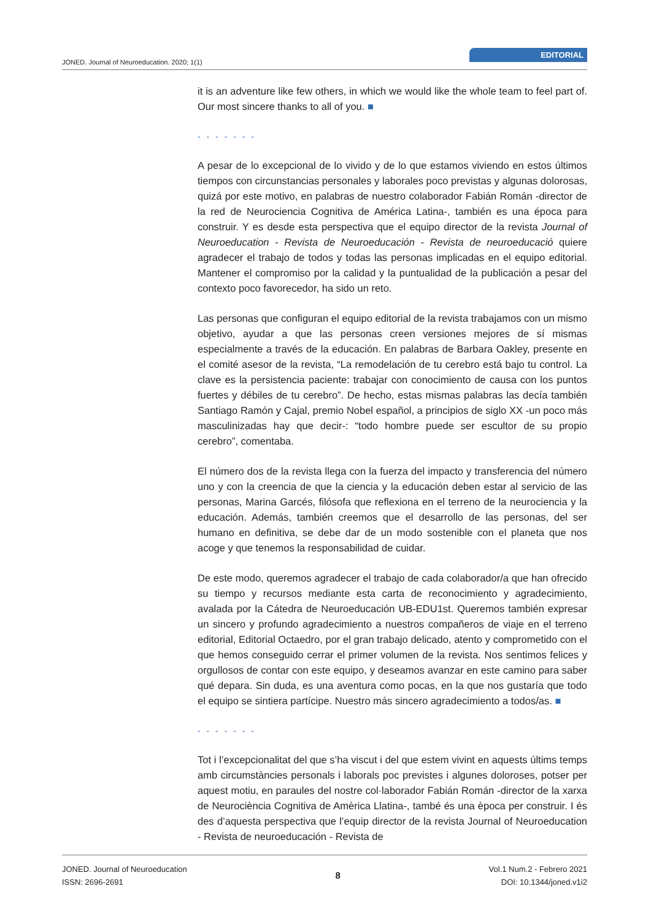JONED. Journal of Neuroeducation. 2020; 1(1) EDITORIAL
it is an adventure like few others, in which we would like the whole team to feel part of. Our most sincere thanks to all of you. ■
- - - - - - -
A pesar de lo excepcional de lo vivido y de lo que estamos viviendo en estos últimos tiempos con circunstancias personales y laborales poco previstas y algunas dolorosas, quizá por este motivo, en palabras de nuestro colaborador Fabián Román -director de la red de Neurociencia Cognitiva de América Latina-, también es una época para construir. Y es desde esta perspectiva que el equipo director de la revista Journal of Neuroeducation - Revista de Neuroeducación - Revista de neuroeducació quiere agradecer el trabajo de todos y todas las personas implicadas en el equipo editorial. Mantener el compromiso por la calidad y la puntualidad de la publicación a pesar del contexto poco favorecedor, ha sido un reto.
Las personas que configuran el equipo editorial de la revista trabajamos con un mismo objetivo, ayudar a que las personas creen versiones mejores de sí mismas especialmente a través de la educación. En palabras de Barbara Oakley, presente en el comité asesor de la revista, “La remodelación de tu cerebro está bajo tu control. La clave es la persistencia paciente: trabajar con conocimiento de causa con los puntos fuertes y débiles de tu cerebro”. De hecho, estas mismas palabras las decía también Santiago Ramón y Cajal, premio Nobel español, a principios de siglo XX -un poco más masculinizadas hay que decir-: “todo hombre puede ser escultor de su propio cerebro”, comentaba.
El número dos de la revista llega con la fuerza del impacto y transferencia del número uno y con la creencia de que la ciencia y la educación deben estar al servicio de las personas, Marina Garcés, filósofa que reflexiona en el terreno de la neurociencia y la educación. Además, también creemos que el desarrollo de las personas, del ser humano en definitiva, se debe dar de un modo sostenible con el planeta que nos acoge y que tenemos la responsabilidad de cuidar.
De este modo, queremos agradecer el trabajo de cada colaborador/a que han ofrecido su tiempo y recursos mediante esta carta de reconocimiento y agradecimiento, avalada por la Cátedra de Neuroeducación UB-EDU1st. Queremos también expresar un sincero y profundo agradecimiento a nuestros compañeros de viaje en el terreno editorial, Editorial Octaedro, por el gran trabajo delicado, atento y comprometido con el que hemos conseguido cerrar el primer volumen de la revista. Nos sentimos felices y orgullosos de contar con este equipo, y deseamos avanzar en este camino para saber qué depara. Sin duda, es una aventura como pocas, en la que nos gustaría que todo el equipo se sintiera partícipe. Nuestro más sincero agradecimiento a todos/as. ■
- - - - - - -
Tot i l’excepcionalitat del que s’ha viscut i del que estem vivint en aquests últims temps amb circumstàncies personals i laborals poc previstes i algunes doloroses, potser per aquest motiu, en paraules del nostre col·laborador Fabián Román -director de la xarxa de Neurociència Cognitiva de Amèrica Llatina-, també és una època per construir. I és des d’aquesta perspectiva que l’equip director de la revista Journal of Neuroeducation - Revista de neuroeducación - Revista de
JONED. Journal of Neuroeducation
ISSN: 2696-2691
8
Vol.1 Num.2 - Febrero 2021
DOI: 10.1344/joned.v1i2